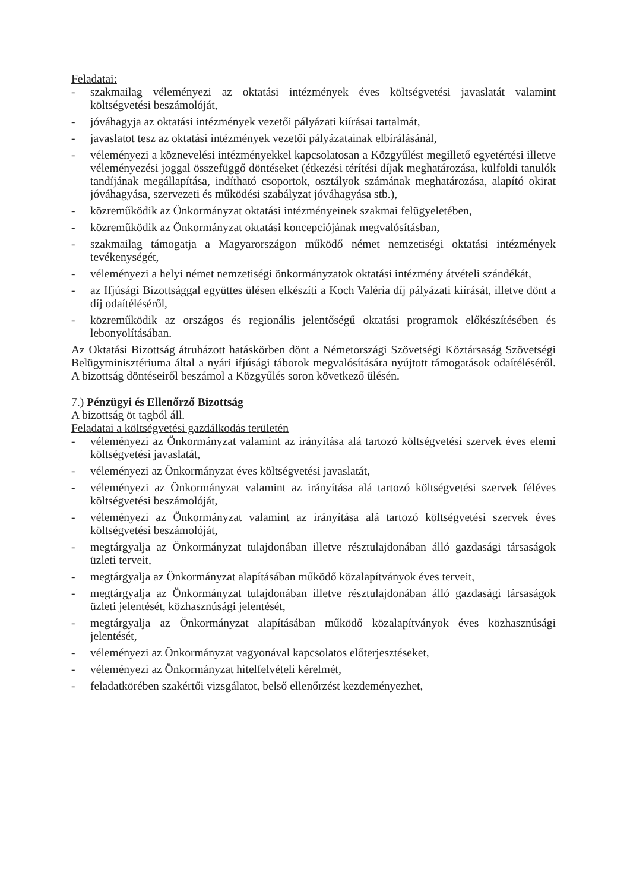Feladatai:
- szakmailag véleményezi az oktatási intézmények éves költségvetési javaslatát valamint költségvetési beszámolóját,
- jóváhagyja az oktatási intézmények vezetői pályázati kiírásai tartalmát,
- javaslatot tesz az oktatási intézmények vezetői pályázatainak elbírálásánál,
- véleményezi a köznevelési intézményekkel kapcsolatosan a Közgyűlést megillető egyetértési illetve véleményezési joggal összefüggő döntéseket (étkezési térítési díjak meghatározása, külföldi tanulók tandíjának megállapítása, indítható csoportok, osztályok számának meghatározása, alapító okirat jóváhagyása, szervezeti és működési szabályzat jóváhagyása stb.),
- közreműködik az Önkormányzat oktatási intézményeinek szakmai felügyeletében,
- közreműködik az Önkormányzat oktatási koncepciójának megvalósításban,
- szakmailag támogatja a Magyarországon működő német nemzetiségi oktatási intézmények tevékenységét,
- véleményezi a helyi német nemzetiségi önkormányzatok oktatási intézmény átvételi szándékát,
- az Ifjúsági Bizottsággal együttes ülésen elkészíti a Koch Valéria díj pályázati kiírását, illetve dönt a díj odaítéléséről,
- közreműködik az országos és regionális jelentőségű oktatási programok előkészítésében és lebonyolításában.
Az Oktatási Bizottság átruházott hatáskörben dönt a Németországi Szövetségi Köztársaság Szövetségi Belügyminisztériuma által a nyári ifjúsági táborok megvalósítására nyújtott támogatások odaítéléséről. A bizottság döntéseiről beszámol a Közgyűlés soron következő ülésén.
7.) Pénzügyi és Ellenőrző Bizottság
A bizottság öt tagból áll.
Feladatai a költségvetési gazdálkodás területén
- véleményezi az Önkormányzat valamint az irányítása alá tartozó költségvetési szervek éves elemi költségvetési javaslatát,
- véleményezi az Önkormányzat éves költségvetési javaslatát,
- véleményezi az Önkormányzat valamint az irányítása alá tartozó költségvetési szervek féléves költségvetési beszámolóját,
- véleményezi az Önkormányzat valamint az irányítása alá tartozó költségvetési szervek éves költségvetési beszámolóját,
- megtárgyalja az Önkormányzat tulajdonában illetve résztulajdonában álló gazdasági társaságok üzleti terveit,
- megtárgyalja az Önkormányzat alapításában működő közalapítványok éves terveit,
- megtárgyalja az Önkormányzat tulajdonában illetve résztulajdonában álló gazdasági társaságok üzleti jelentését, közhasznúsági jelentését,
- megtárgyalja az Önkormányzat alapításában működő közalapítványok éves közhasznúsági jelentését,
- véleményezi az Önkormányzat vagyonával kapcsolatos előterjesztéseket,
- véleményezi az Önkormányzat hitelfelvételi kérelmét,
- feladatkörében szakértői vizsgálatot, belső ellenőrzést kezdeményezhet,